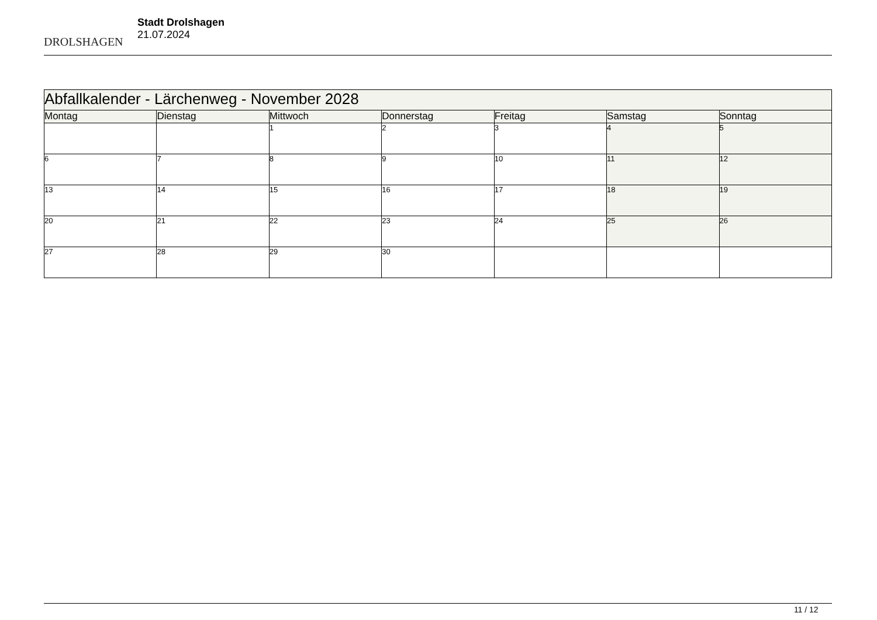DROLSHAGEN
Stadt Drolshagen
21.07.2024
| Abfallkalender - Lärchenweg - November 2028 | | | | | | |
| --- | --- | --- | --- | --- | --- | --- |
| Montag | Dienstag | Mittwoch | Donnerstag | Freitag | Samstag | Sonntag |
| | | 1 | 2 | 3 | 4 | 5 |
| 6 | 7 | 8 | 9 | 10 | 11 | 12 |
| 13 | 14 | 15 | 16 | 17 | 18 | 19 |
| 20 | 21 | 22 | 23 | 24 | 25 | 26 |
| 27 | 28 | 29 | 30 | | | |
11 / 12